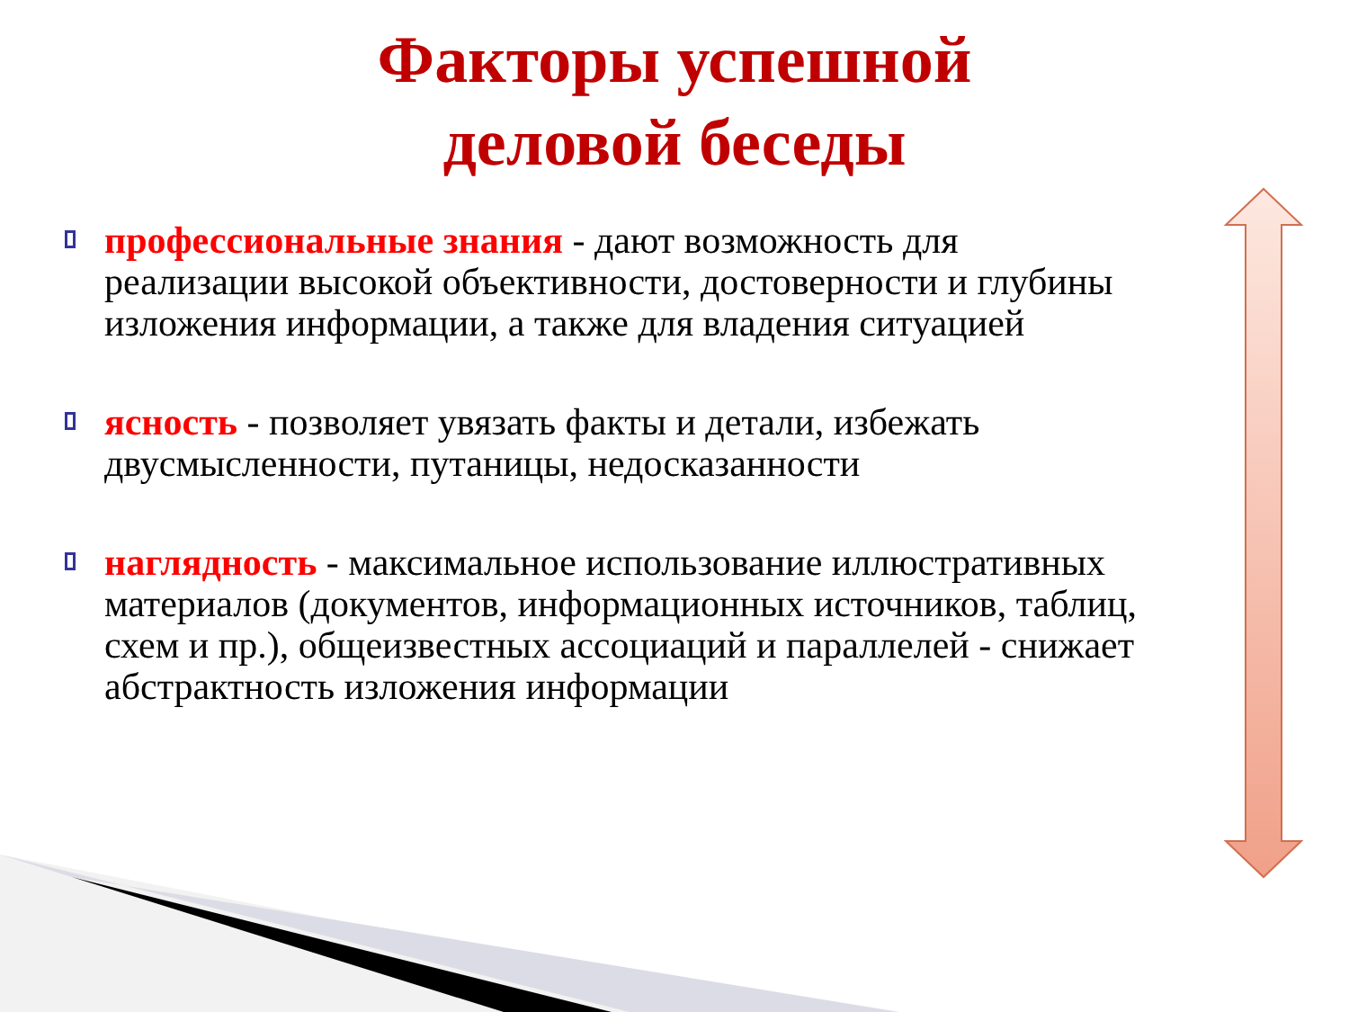Факторы успешной
деловой беседы
профессиональные знания - дают возможность для реализации высокой объективности, достоверности и глубины изложения информации, а также для владения ситуацией
ясность - позволяет увязать факты и детали, избежать двусмысленности, путаницы, недосказанности
наглядность - максимальное использование иллюстративных материалов (документов, информационных источников, таблиц, схем и пр.), общеизвестных ассоциаций и параллелей - снижает абстрактность изложения информации